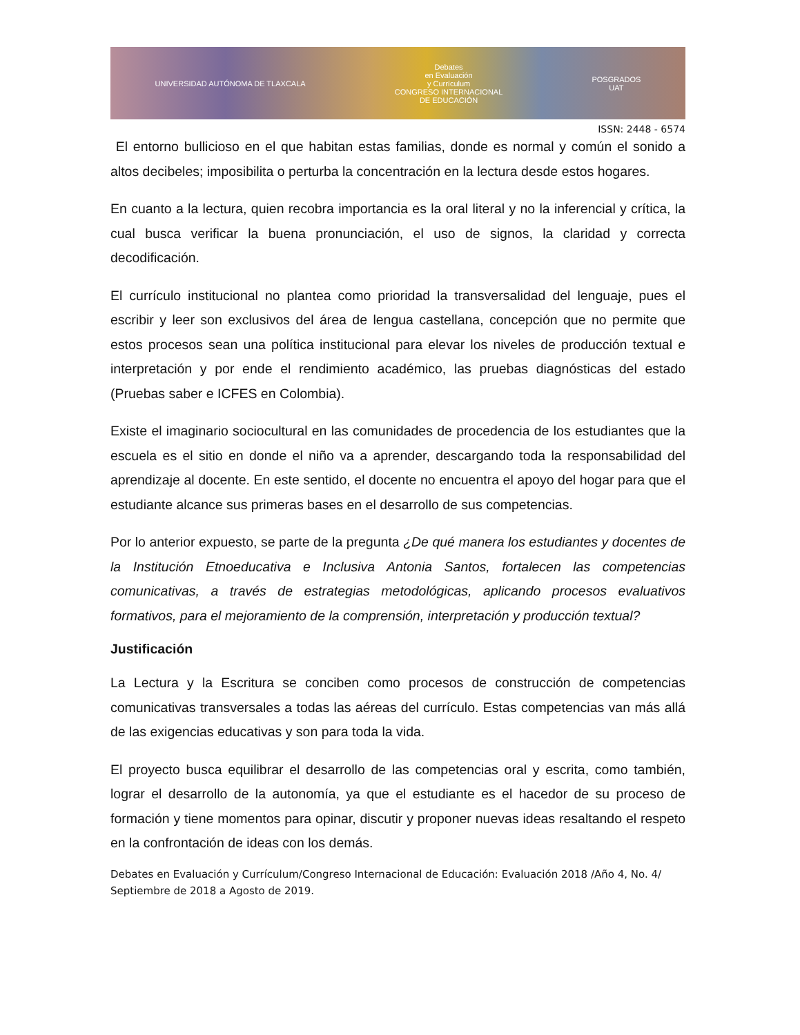UNIVERSIDAD AUTÓNOMA DE TLAXCALA Debates
en Evaluación
y Currículum
CONGRESO INTERNACIONAL
DE EDUCACIÓN POSGRADOS
UAT
ISSN: 2448 - 6574
El entorno bullicioso en el que habitan estas familias, donde es normal y común el sonido a altos decibeles; imposibilita o perturba la concentración en la lectura desde estos hogares.
En cuanto a la lectura, quien recobra importancia es la oral literal y no la inferencial y crítica, la cual busca verificar la buena pronunciación, el uso de signos, la claridad y correcta decodificación.
El currículo institucional no plantea como prioridad la transversalidad del lenguaje, pues el escribir y leer son exclusivos del área de lengua castellana, concepción que no permite que estos procesos sean una política institucional para elevar los niveles de producción textual e interpretación y por ende el rendimiento académico, las pruebas diagnósticas del estado (Pruebas saber e ICFES en Colombia).
Existe el imaginario sociocultural en las comunidades de procedencia de los estudiantes que la escuela es el sitio en donde el niño va a aprender, descargando toda la responsabilidad del aprendizaje al docente. En este sentido, el docente no encuentra el apoyo del hogar para que el estudiante alcance sus primeras bases en el desarrollo de sus competencias.
Por lo anterior expuesto, se parte de la pregunta ¿De qué manera los estudiantes y docentes de la Institución Etnoeducativa e Inclusiva Antonia Santos, fortalecen las competencias comunicativas, a través de estrategias metodológicas, aplicando procesos evaluativos formativos, para el mejoramiento de la comprensión, interpretación y producción textual?
Justificación
La Lectura y la Escritura se conciben como procesos de construcción de competencias comunicativas transversales a todas las aéreas del currículo. Estas competencias van más allá de las exigencias educativas y son para toda la vida.
El proyecto busca equilibrar el desarrollo de las competencias oral y escrita, como también, lograr el desarrollo de la autonomía, ya que el estudiante es el hacedor de su proceso de formación y tiene momentos para opinar, discutir y proponer nuevas ideas resaltando el respeto en la confrontación de ideas con los demás.
Debates en Evaluación y Currículum/Congreso Internacional de Educación: Evaluación 2018 /Año 4, No. 4/ Septiembre de 2018 a Agosto de 2019.